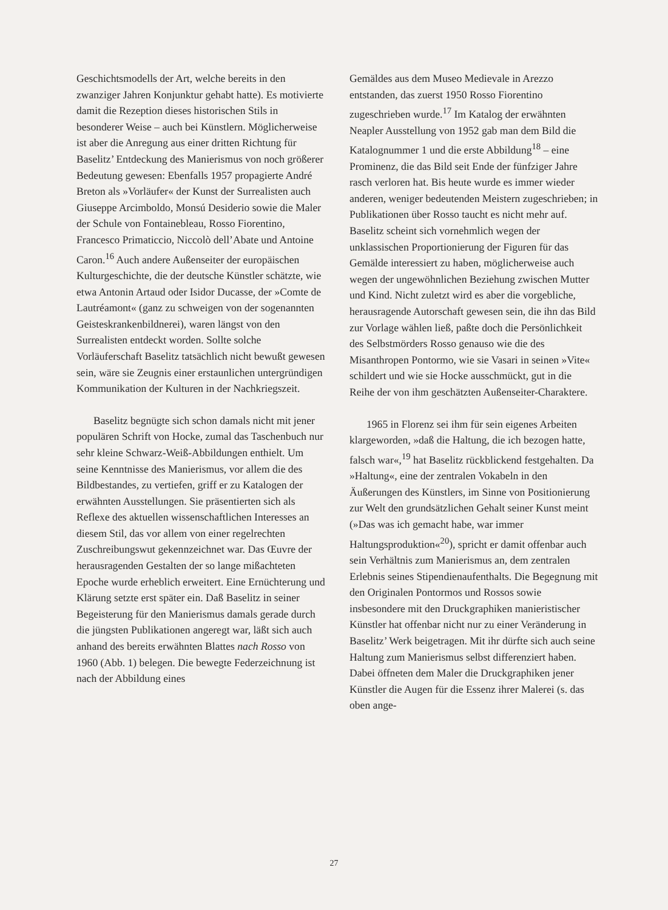Geschichtsmodells der Art, welche bereits in den zwanziger Jahren Konjunktur gehabt hatte). Es motivierte damit die Rezeption dieses historischen Stils in besonderer Weise – auch bei Künstlern. Möglicherweise ist aber die Anregung aus einer dritten Richtung für Baselitz’ Entdeckung des Manierismus von noch größerer Bedeutung gewesen: Ebenfalls 1957 propagierte André Breton als »Vorläufer« der Kunst der Surrealisten auch Giuseppe Arcimboldo, Monsú Desiderio sowie die Maler der Schule von Fontainebleau, Rosso Fiorentino, Francesco Primaticcio, Niccolò dell’Abate und Antoine Caron.<sup>16</sup> Auch andere Außenseiter der europäischen Kulturgeschichte, die der deutsche Künstler schätzte, wie etwa Antonin Artaud oder Isidor Ducasse, der »Comte de Lautréamont« (ganz zu schweigen von der sogenannten Geisteskrankenbildnerei), waren längst von den Surrealisten entdeckt worden. Sollte solche Vorläuferschaft Baselitz tatsächlich nicht bewußt gewesen sein, wäre sie Zeugnis einer erstaunlichen untergründigen Kommunikation der Kulturen in der Nachkriegszeit.
Baselitz begnügte sich schon damals nicht mit jener populären Schrift von Hocke, zumal das Taschenbuch nur sehr kleine Schwarz-Weiß-Abbildungen enthielt. Um seine Kenntnisse des Manierismus, vor allem die des Bildbestandes, zu vertiefen, griff er zu Katalogen der erwähnten Ausstellungen. Sie präsentierten sich als Reflexe des aktuellen wissenschaftlichen Interesses an diesem Stil, das vor allem von einer regelrechten Zuschreibungswut gekennzeichnet war. Das Œuvre der herausragenden Gestalten der so lange mißachteten Epoche wurde erheblich erweitert. Eine Ernüchterung und Klärung setzte erst später ein. Daß Baselitz in seiner Begeisterung für den Manierismus damals gerade durch die jüngsten Publikationen angeregt war, läßt sich auch anhand des bereits erwähnten Blattes nach Rosso von 1960 (Abb. 1) belegen. Die bewegte Federzeichnung ist nach der Abbildung eines
Gemäldes aus dem Museo Medievale in Arezzo entstanden, das zuerst 1950 Rosso Fiorentino zugeschrieben wurde.<sup>17</sup> Im Katalog der erwähnten Neapler Ausstellung von 1952 gab man dem Bild die Katalognummer 1 und die erste Abbildung<sup>18</sup> – eine Prominenz, die das Bild seit Ende der fünfziger Jahre rasch verloren hat. Bis heute wurde es immer wieder anderen, weniger bedeutenden Meistern zugeschrieben; in Publikationen über Rosso taucht es nicht mehr auf. Baselitz scheint sich vornehmlich wegen der unklassischen Proportionierung der Figuren für das Gemälde interessiert zu haben, möglicherweise auch wegen der ungewöhnlichen Beziehung zwischen Mutter und Kind. Nicht zuletzt wird es aber die vorgebliche, herausragende Autorschaft gewesen sein, die ihn das Bild zur Vorlage wählen ließ, paßte doch die Persönlichkeit des Selbstmörders Rosso genauso wie die des Misanthropen Pontormo, wie sie Vasari in seinen »Vite« schildert und wie sie Hocke ausschmückt, gut in die Reihe der von ihm geschätzten Außenseiter-Charaktere.
1965 in Florenz sei ihm für sein eigenes Arbeiten klargeworden, »daß die Haltung, die ich bezogen hatte, falsch war«,<sup>19</sup> hat Baselitz rückblickend festgehalten. Da »Haltung«, eine der zentralen Vokabeln in den Äußerungen des Künstlers, im Sinne von Positionierung zur Welt den grundsätzlichen Gehalt seiner Kunst meint (»Das was ich gemacht habe, war immer Haltungsproduktion«<sup>20</sup>), spricht er damit offenbar auch sein Verhältnis zum Manierismus an, dem zentralen Erlebnis seines Stipendienaufenthalts. Die Begegnung mit den Originalen Pontormos und Rossos sowie insbesondere mit den Druckgraphiken manieristischer Künstler hat offenbar nicht nur zu einer Veränderung in Baselitz’ Werk beigetragen. Mit ihr dürfte sich auch seine Haltung zum Manierismus selbst differenziert haben. Dabei öffneten dem Maler die Druckgraphiken jener Künstler die Augen für die Essenz ihrer Malerei (s. das oben ange-
27